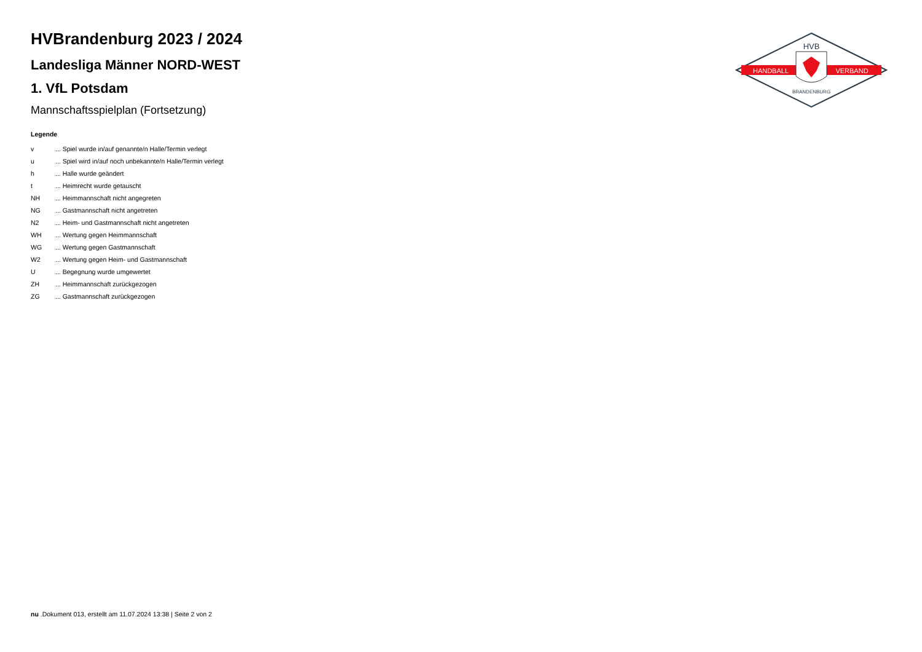HVBrandenburg 2023 / 2024
Landesliga Männer NORD-WEST
1. VfL Potsdam
Mannschaftsspielplan (Fortsetzung)
Legende
| v | ... Spiel wurde in/auf genannte/n Halle/Termin verlegt |
| u | ... Spiel wird in/auf noch unbekannte/n Halle/Termin verlegt |
| h | ... Halle wurde geändert |
| t | ... Heimrecht wurde getauscht |
| NH | ... Heimmannschaft nicht angegreten |
| NG | ... Gastmannschaft nicht angetreten |
| N2 | ... Heim- und Gastmannschaft nicht angetreten |
| WH | ... Wertung gegen Heimmannschaft |
| WG | ... Wertung gegen Gastmannschaft |
| W2 | ... Wertung gegen Heim- und Gastmannschaft |
| U | ... Begegnung wurde umgewertet |
| ZH | ... Heimmannschaft zurückgezogen |
| ZG | ... Gastmannschaft zurückgezogen |
HVB
HANDBALL
VERBAND
BRANDENBURG
nu .Dokument 013, erstellt am 11.07.2024 13:38 | Seite 2 von 2